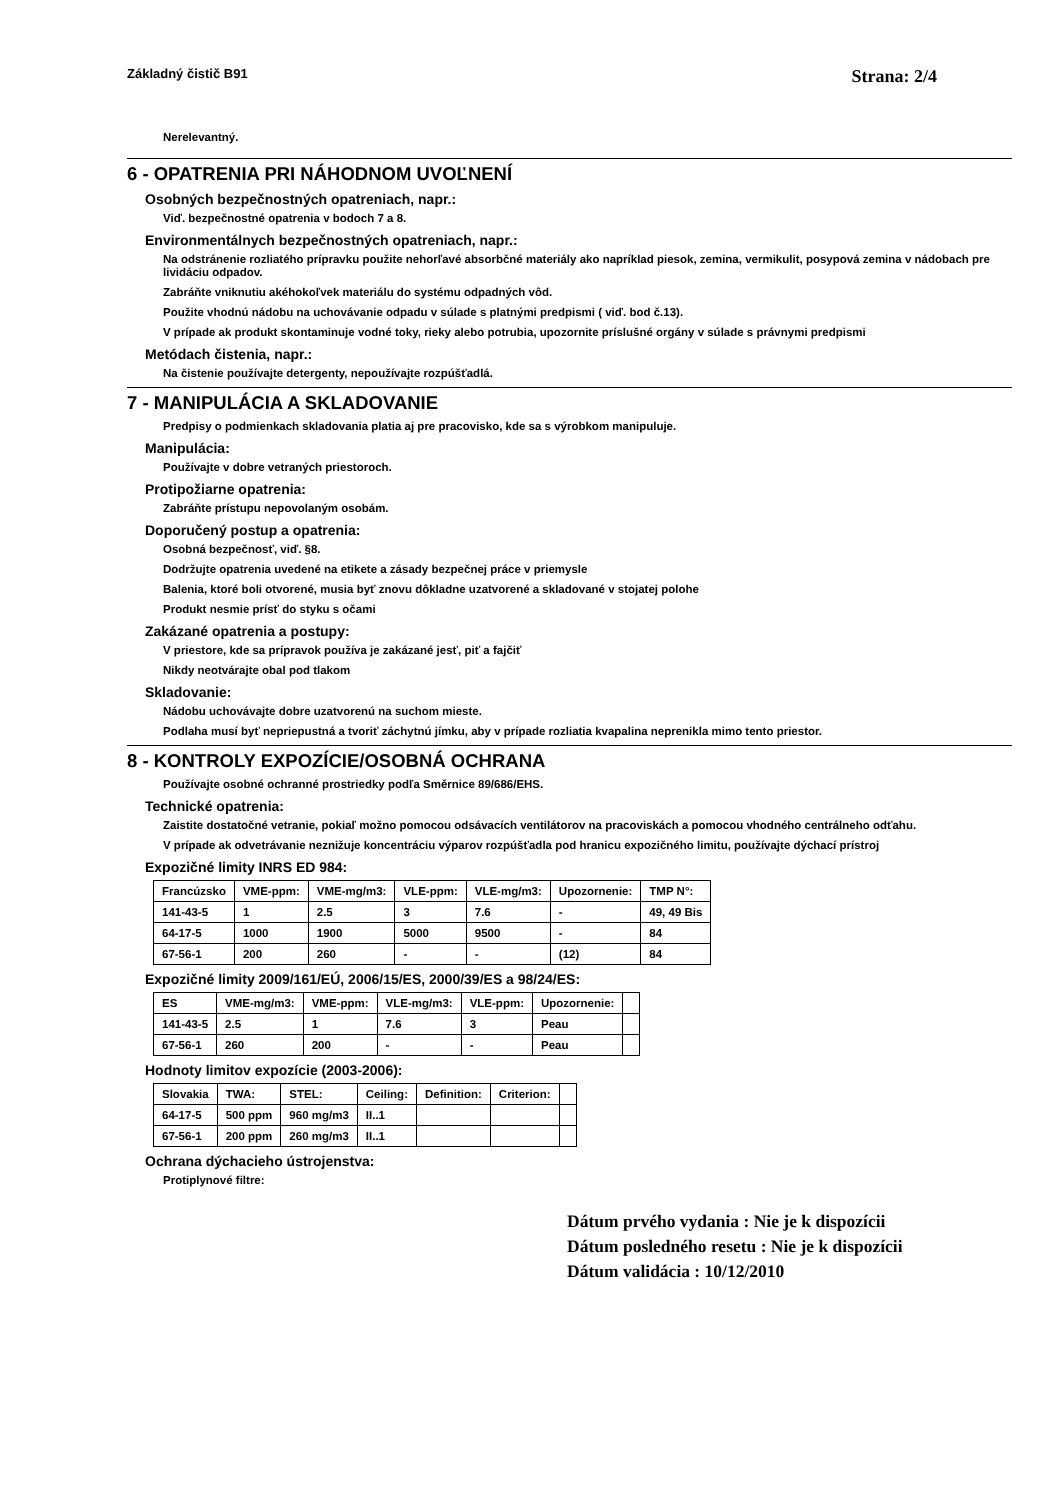Základný čistič B91 Strana: 2/4
Nerelevantný.
6 - OPATRENIA PRI NÁHODNOM UVOĽNENÍ
Osobných bezpečnostných opatreniach, napr.:
Viď. bezpečnostné opatrenia v bodoch 7 a 8.
Environmentálnych bezpečnostných opatreniach, napr.:
Na odstránenie rozliatého prípravku použite nehorľavé absorbčné materiály ako napríklad piesok, zemina, vermikulit, posypová zemina v nádobach pre lividáciu odpadov.
Zabráňte vniknutiu akéhokoľvek materiálu do systému odpadných vôd.
Použite vhodnú nádobu na uchovávanie odpadu v súlade s platnými predpismi ( viď. bod č.13).
V prípade ak produkt skontaminuje vodné toky, rieky alebo potrubia, upozornite príslušné orgány v súlade s právnymi predpismi
Metódach čistenia, napr.:
Na čistenie používajte detergenty, nepoužívajte rozpúšťadlá.
7 - MANIPULÁCIA A SKLADOVANIE
Predpisy o podmienkach skladovania platia aj pre pracovisko, kde sa s výrobkom manipuluje.
Manipulácia:
Používajte v dobre vetraných priestoroch.
Protipožiarne opatrenia:
Zabráňte prístupu nepovolaným osobám.
Doporučený postup a opatrenia:
Osobná bezpečnosť, viď. §8.
Dodržujte opatrenia uvedené na etikete a zásady bezpečnej práce v priemysle
Balenia, ktoré boli otvorené, musia byť znovu dôkladne uzatvorené a skladované v stojatej polohe
Produkt nesmie prísť do styku s očami
Zakázané opatrenia a postupy:
V priestore, kde sa prípravok používa je zakázané jesť, piť a fajčiť
Nikdy neotvárajte obal pod tlakom
Skladovanie:
Nádobu uchovávajte dobre uzatvorenú na suchom mieste.
Podlaha musí byť nepriepustná a tvoriť záchytnú jímku, aby v prípade rozliatia kvapalina neprenikla mimo tento priestor.
8 - KONTROLY EXPOZÍCIE/OSOBNÁ OCHRANA
Používajte osobné ochranné prostriedky podľa Směrnice 89/686/EHS.
Technické opatrenia:
Zaistite dostatočné vetranie, pokiaľ možno pomocou odsávacích ventilátorov na pracoviskách a pomocou vhodného centrálneho odťahu.
V prípade ak odvetrávanie neznižuje koncentráciu výparov rozpúšťadla pod hranicu expozičného limitu, používajte dýchací prístroj
Expozičné limity INRS ED 984:
| Francúzsko | VME-ppm: | VME-mg/m3: | VLE-ppm: | VLE-mg/m3: | Upozornenie: | TMP N°: |
| 141-43-5 | 1 | 2.5 | 3 | 7.6 | - | 49, 49 Bis |
| 64-17-5 | 1000 | 1900 | 5000 | 9500 | - | 84 |
| 67-56-1 | 200 | 260 | - | - | (12) | 84 |
Expozičné limity 2009/161/EÚ, 2006/15/ES, 2000/39/ES a 98/24/ES:
| ES | VME-mg/m3: | VME-ppm: | VLE-mg/m3: | VLE-ppm: | Upozornenie: | |
| 141-43-5 | 2.5 | 1 | 7.6 | 3 | Peau | |
| 67-56-1 | 260 | 200 | - | - | Peau | |
Hodnoty limitov expozície (2003-2006):
| Slovakia | TWA: | STEL: | Ceiling: | Definition: | Criterion: | |
| 64-17-5 | 500 ppm | 960 mg/m3 | II..1 | | | |
| 67-56-1 | 200 ppm | 260 mg/m3 | II..1 | | | |
Ochrana dýchacieho ústrojenstva:
Protiplynové filtre:
Dátum prvého vydania : Nie je k dispozícii
Dátum posledného resetu : Nie je k dispozícii
Dátum validácia : 10/12/2010